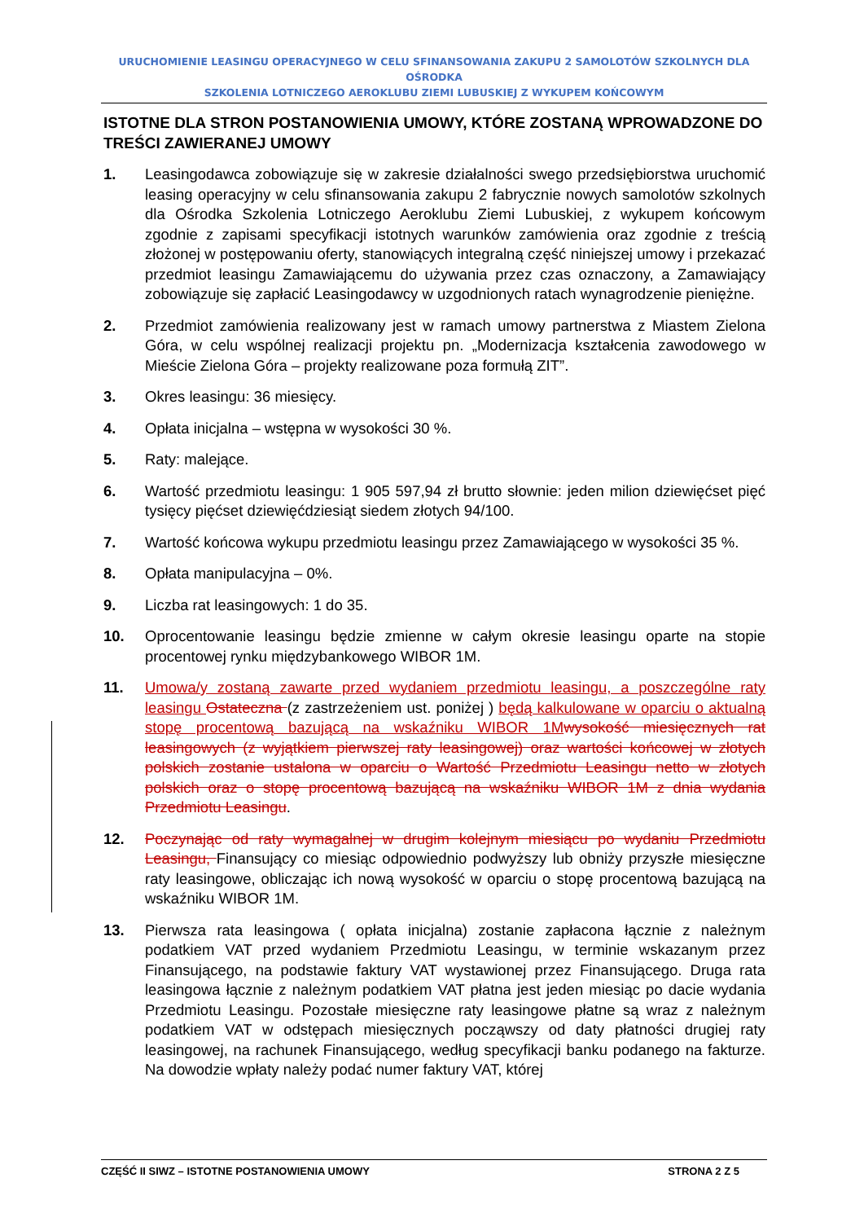URUCHOMIENIE LEASINGU OPERACYJNEGO W CELU SFINANSOWANIA ZAKUPU 2 SAMOLOTÓW SZKOLNYCH DLA OŚRODKA
SZKOLENIA LOTNICZEGO AEROKLUBU ZIEMI LUBUSKIEJ Z WYKUPEM KOŃCOWYM
ISTOTNE DLA STRON POSTANOWIENIA UMOWY, KTÓRE ZOSTANĄ WPROWADZONE DO TREŚCI ZAWIERANEJ UMOWY
1. Leasingodawca zobowiązuje się w zakresie działalności swego przedsiębiorstwa uruchomić leasing operacyjny w celu sfinansowania zakupu 2 fabrycznie nowych samolotów szkolnych dla Ośrodka Szkolenia Lotniczego Aeroklubu Ziemi Lubuskiej, z wykupem końcowym zgodnie z zapisami specyfikacji istotnych warunków zamówienia oraz zgodnie z treścią złożonej w postępowaniu oferty, stanowiących integralną część niniejszej umowy i przekazać przedmiot leasingu Zamawiającemu do używania przez czas oznaczony, a Zamawiający zobowiązuje się zapłacić Leasingodawcy w uzgodnionych ratach wynagrodzenie pieniężne.
2. Przedmiot zamówienia realizowany jest w ramach umowy partnerstwa z Miastem Zielona Góra, w celu wspólnej realizacji projektu pn. „Modernizacja kształcenia zawodowego w Mieście Zielona Góra – projekty realizowane poza formułą ZIT”.
3. Okres leasingu: 36 miesięcy.
4. Opłata inicjalna – wstępna w wysokości 30 %.
5. Raty: malejące.
6. Wartość przedmiotu leasingu: 1 905 597,94 zł brutto słownie: jeden milion dziewięćset pięć tysięcy pięćset dziewięćdziesiąt siedem złotych 94/100.
7. Wartość końcowa wykupu przedmiotu leasingu przez Zamawiającego w wysokości 35 %.
8. Opłata manipulacyjna – 0%.
9. Liczba rat leasingowych: 1 do 35.
10. Oprocentowanie leasingu będzie zmienne w całym okresie leasingu oparte na stopie procentowej rynku międzybankowego WIBOR 1M.
11. Umowa/y zostaną zawarte przed wydaniem przedmiotu leasingu, a poszczególne raty leasingu Ostateczna (z zastrzeżeniem ust. poniżej ) będą kalkulowane w oparciu o aktualną stopę procentową bazującą na wskaźniku WIBOR 1M wysokość miesięcznych rat leasingowych (z wyjątkiem pierwszej raty leasingowej) oraz wartości końcowej w złotych polskich zostanie ustalona w oparciu o Wartość Przedmiotu Leasingu netto w złotych polskich oraz o stopę procentową bazującą na wskaźniku WIBOR 1M z dnia wydania Przedmiotu Leasingu.
12. Poczynając od raty wymagalnej w drugim kolejnym miesiącu po wydaniu Przedmiotu Leasingu, Finansujący co miesiąc odpowiednio podwyższy lub obniży przyszłe miesięczne raty leasingowe, obliczając ich nową wysokość w oparciu o stopę procentową bazującą na wskaźniku WIBOR 1M.
13. Pierwsza rata leasingowa ( opłata inicjalna) zostanie zapłacona łącznie z należnym podatkiem VAT przed wydaniem Przedmiotu Leasingu, w terminie wskazanym przez Finansującego, na podstawie faktury VAT wystawionej przez Finansującego. Druga rata leasingowa łącznie z należnym podatkiem VAT płatna jest jeden miesiąc po dacie wydania Przedmiotu Leasingu. Pozostałe miesięczne raty leasingowe płatne są wraz z należnym podatkiem VAT w odstępach miesięcznych począwszy od daty płatności drugiej raty leasingowej, na rachunek Finansującego, według specyfikacji banku podanego na fakturze. Na dowodzie wpłaty należy podać numer faktury VAT, której
CZĘŚĆ II SIWZ – ISTOTNE POSTANOWIENIA UMOWY STRONA 2 Z 5